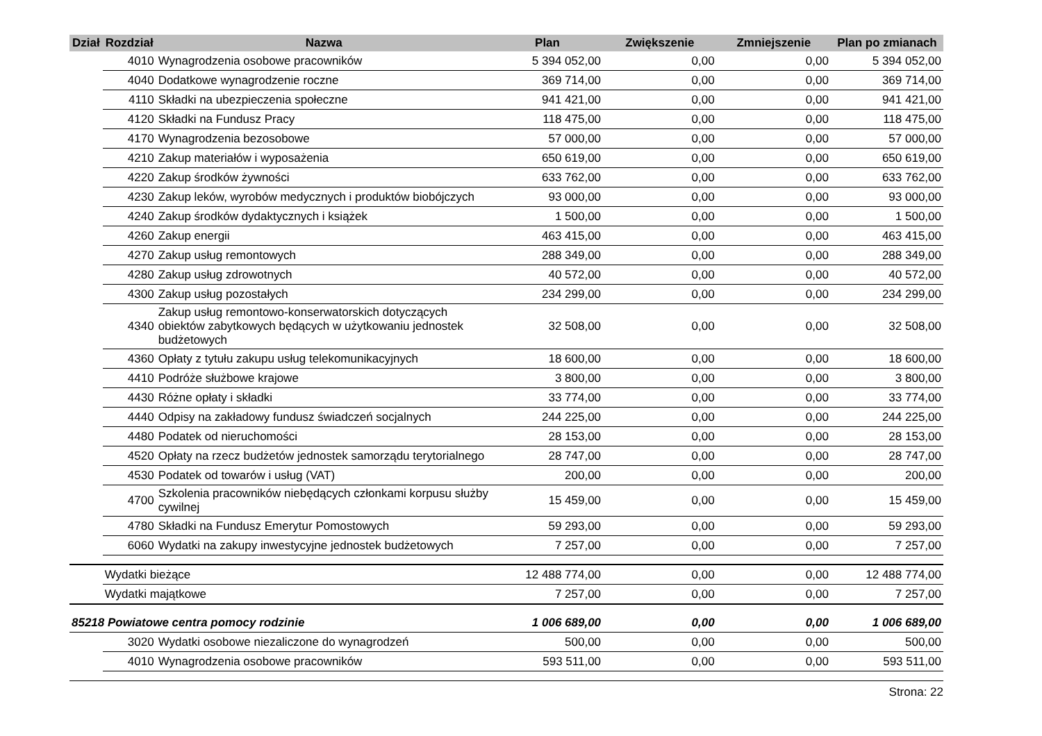| Dział | Rozdział | Nazwa | Plan | Zwiększenie | Zmniejszenie | Plan po zmianach |
| --- | --- | --- | --- | --- | --- | --- |
| | 4010 | Wynagrodzenia osobowe pracowników | 5 394 052,00 | 0,00 | 0,00 | 5 394 052,00 |
| | 4040 | Dodatkowe wynagrodzenie roczne | 369 714,00 | 0,00 | 0,00 | 369 714,00 |
| | 4110 | Składki na ubezpieczenia społeczne | 941 421,00 | 0,00 | 0,00 | 941 421,00 |
| | 4120 | Składki na Fundusz Pracy | 118 475,00 | 0,00 | 0,00 | 118 475,00 |
| | 4170 | Wynagrodzenia bezosobowe | 57 000,00 | 0,00 | 0,00 | 57 000,00 |
| | 4210 | Zakup materiałów i wyposażenia | 650 619,00 | 0,00 | 0,00 | 650 619,00 |
| | 4220 | Zakup środków żywności | 633 762,00 | 0,00 | 0,00 | 633 762,00 |
| | 4230 | Zakup leków, wyrobów medycznych i produktów biobójczych | 93 000,00 | 0,00 | 0,00 | 93 000,00 |
| | 4240 | Zakup środków dydaktycznych i książek | 1 500,00 | 0,00 | 0,00 | 1 500,00 |
| | 4260 | Zakup energii | 463 415,00 | 0,00 | 0,00 | 463 415,00 |
| | 4270 | Zakup usług remontowych | 288 349,00 | 0,00 | 0,00 | 288 349,00 |
| | 4280 | Zakup usług zdrowotnych | 40 572,00 | 0,00 | 0,00 | 40 572,00 |
| | 4300 | Zakup usług pozostałych | 234 299,00 | 0,00 | 0,00 | 234 299,00 |
| | 4340 | Zakup usług remontowo-konserwatorskich dotyczących obiektów zabytkowych będących w użytkowaniu jednostek budżetowych | 32 508,00 | 0,00 | 0,00 | 32 508,00 |
| | 4360 | Opłaty z tytułu zakupu usług telekomunikacyjnych | 18 600,00 | 0,00 | 0,00 | 18 600,00 |
| | 4410 | Podróże służbowe krajowe | 3 800,00 | 0,00 | 0,00 | 3 800,00 |
| | 4430 | Różne opłaty i składki | 33 774,00 | 0,00 | 0,00 | 33 774,00 |
| | 4440 | Odpisy na zakładowy fundusz świadczeń socjalnych | 244 225,00 | 0,00 | 0,00 | 244 225,00 |
| | 4480 | Podatek od nieruchomości | 28 153,00 | 0,00 | 0,00 | 28 153,00 |
| | 4520 | Opłaty na rzecz budżetów jednostek samorządu terytorialnego | 28 747,00 | 0,00 | 0,00 | 28 747,00 |
| | 4530 | Podatek od towarów i usług (VAT) | 200,00 | 0,00 | 0,00 | 200,00 |
| | 4700 | Szkolenia pracowników niebędących członkami korpusu służby cywilnej | 15 459,00 | 0,00 | 0,00 | 15 459,00 |
| | 4780 | Składki na Fundusz Emerytur Pomostowych | 59 293,00 | 0,00 | 0,00 | 59 293,00 |
| | 6060 | Wydatki na zakupy inwestycyjne jednostek budżetowych | 7 257,00 | 0,00 | 0,00 | 7 257,00 |
| | Wydatki bieżące | | 12 488 774,00 | 0,00 | 0,00 | 12 488 774,00 |
| | Wydatki majątkowe | | 7 257,00 | 0,00 | 0,00 | 7 257,00 |
| 85218 Powiatowe centra pomocy rodzinie | | | 1 006 689,00 | 0,00 | 0,00 | 1 006 689,00 |
| | 3020 | Wydatki osobowe niezaliczone do wynagrodzeń | 500,00 | 0,00 | 0,00 | 500,00 |
| | 4010 | Wynagrodzenia osobowe pracowników | 593 511,00 | 0,00 | 0,00 | 593 511,00 |
Strona: 22